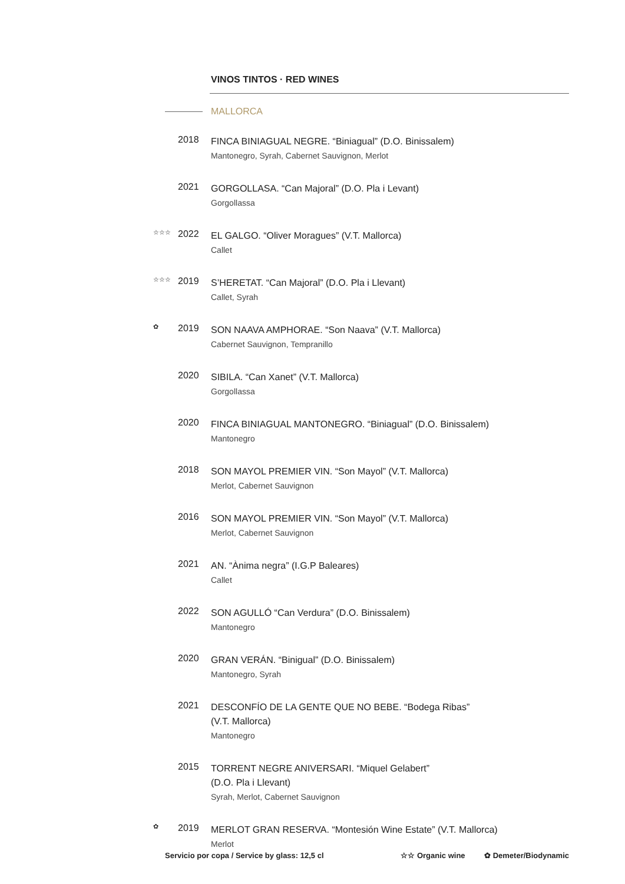VINOS TINTOS · RED WINES
MALLORCA
2018
FINCA BINIAGUAL NEGRE. “Biniagual” (D.O. Binissalem)
Mantonegro, Syrah, Cabernet Sauvignon, Merlot
2021
GORGOLLASA. “Can Majoral” (D.O. Pla i Levant)
Gorgollassa
☆☆☆
2022
EL GALGO. “Oliver Moragues” (V.T. Mallorca)
Callet
☆☆☆
2019
S’HERETAT. “Can Majoral” (D.O. Pla i Llevant)
Callet, Syrah
✿
2019
SON NAAVA AMPHORAE. “Son Naava” (V.T. Mallorca)
Cabernet Sauvignon, Tempranillo
2020
SIBILA. “Can Xanet” (V.T. Mallorca)
Gorgollassa
2020
FINCA BINIAGUAL MANTONEGRO. “Biniagual” (D.O. Binissalem)
Mantonegro
2018
SON MAYOL PREMIER VIN. “Son Mayol” (V.T. Mallorca)
Merlot, Cabernet Sauvignon
2016
SON MAYOL PREMIER VIN. “Son Mayol” (V.T. Mallorca)
Merlot, Cabernet Sauvignon
2021
AN. “Ànima negra” (I.G.P Baleares)
Callet
2022
SON AGULLÓ “Can Verdura” (D.O. Binissalem)
Mantonegro
2020
GRAN VERÁN. “Binigual” (D.O. Binissalem)
Mantonegro, Syrah
2021
DESCONFÍO DE LA GENTE QUE NO BEBE. “Bodega Ribas”
(V.T. Mallorca)
Mantonegro
2015
TORRENT NEGRE ANIVERSARI. “Miquel Gelabert”
(D.O. Pla i Llevant)
Syrah, Merlot, Cabernet Sauvignon
✿
2019
MERLOT GRAN RESERVA. “Montesión Wine Estate” (V.T. Mallorca)
Merlot
Servicio por copa / Service by glass: 12,5 cl ☆☆ Organic wine ✿ Demeter/Biodynamic